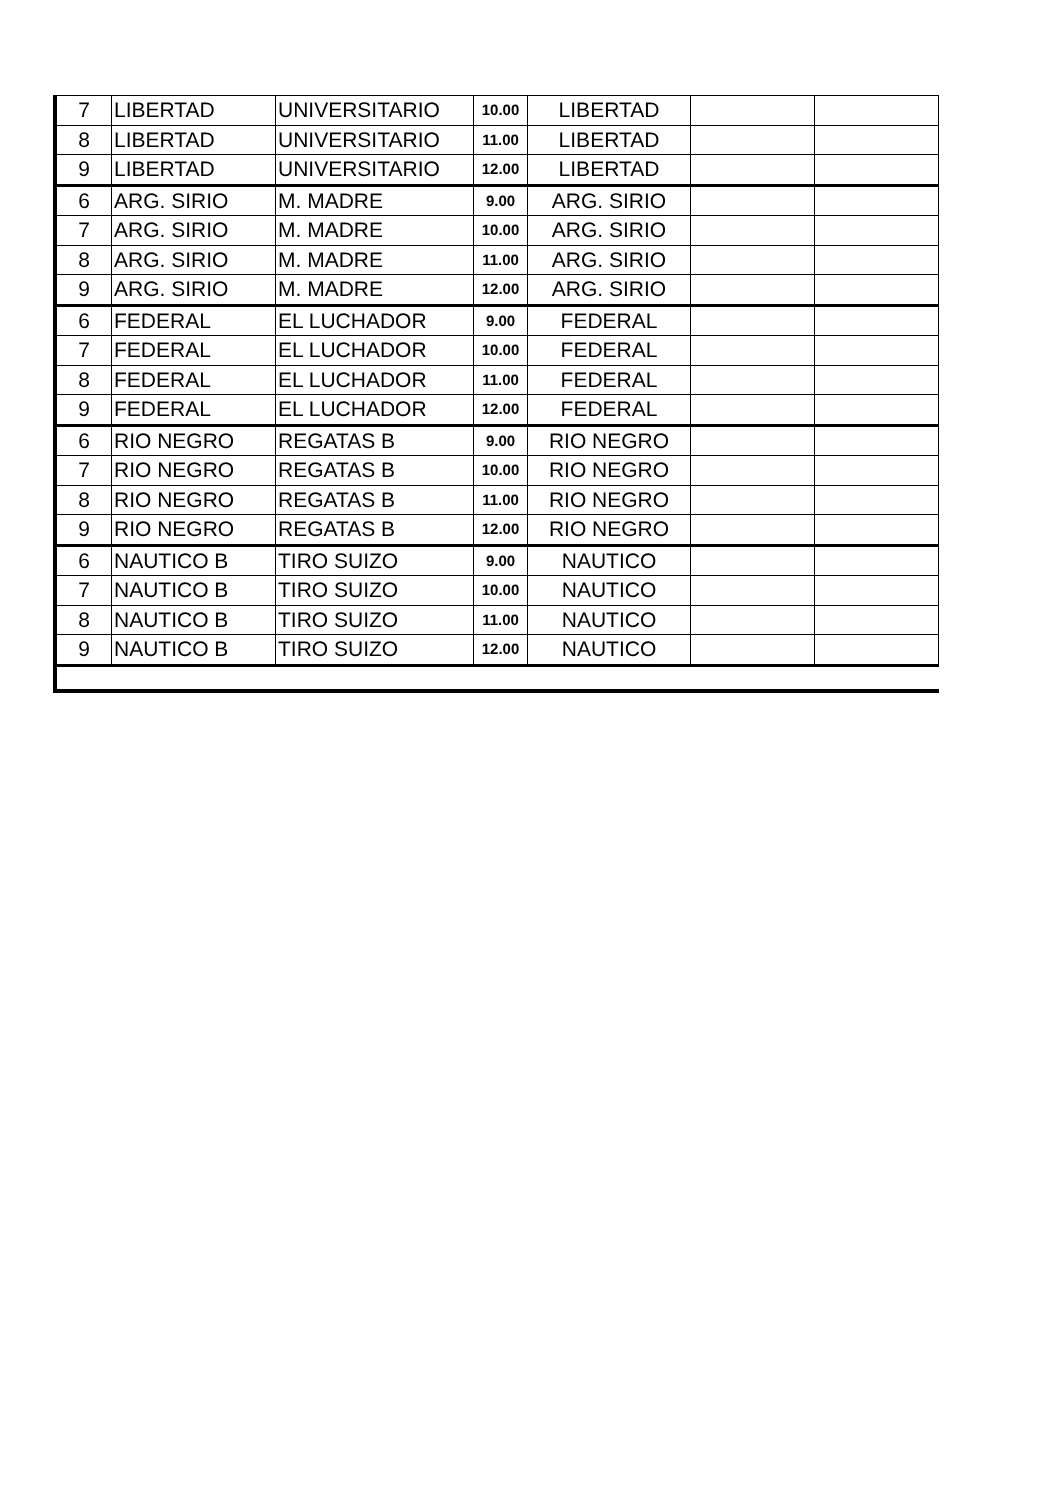| 7 | LIBERTAD | UNIVERSITARIO | 10.00 | LIBERTAD | | |
| 8 | LIBERTAD | UNIVERSITARIO | 11.00 | LIBERTAD | | |
| 9 | LIBERTAD | UNIVERSITARIO | 12.00 | LIBERTAD | | |
| 6 | ARG. SIRIO | M. MADRE | 9.00 | ARG. SIRIO | | |
| 7 | ARG. SIRIO | M. MADRE | 10.00 | ARG. SIRIO | | |
| 8 | ARG. SIRIO | M. MADRE | 11.00 | ARG. SIRIO | | |
| 9 | ARG. SIRIO | M. MADRE | 12.00 | ARG. SIRIO | | |
| 6 | FEDERAL | EL LUCHADOR | 9.00 | FEDERAL | | |
| 7 | FEDERAL | EL LUCHADOR | 10.00 | FEDERAL | | |
| 8 | FEDERAL | EL LUCHADOR | 11.00 | FEDERAL | | |
| 9 | FEDERAL | EL LUCHADOR | 12.00 | FEDERAL | | |
| 6 | RIO NEGRO | REGATAS B | 9.00 | RIO NEGRO | | |
| 7 | RIO NEGRO | REGATAS B | 10.00 | RIO NEGRO | | |
| 8 | RIO NEGRO | REGATAS B | 11.00 | RIO NEGRO | | |
| 9 | RIO NEGRO | REGATAS B | 12.00 | RIO NEGRO | | |
| 6 | NAUTICO B | TIRO SUIZO | 9.00 | NAUTICO | | |
| 7 | NAUTICO B | TIRO SUIZO | 10.00 | NAUTICO | | |
| 8 | NAUTICO B | TIRO SUIZO | 11.00 | NAUTICO | | |
| 9 | NAUTICO B | TIRO SUIZO | 12.00 | NAUTICO | | |